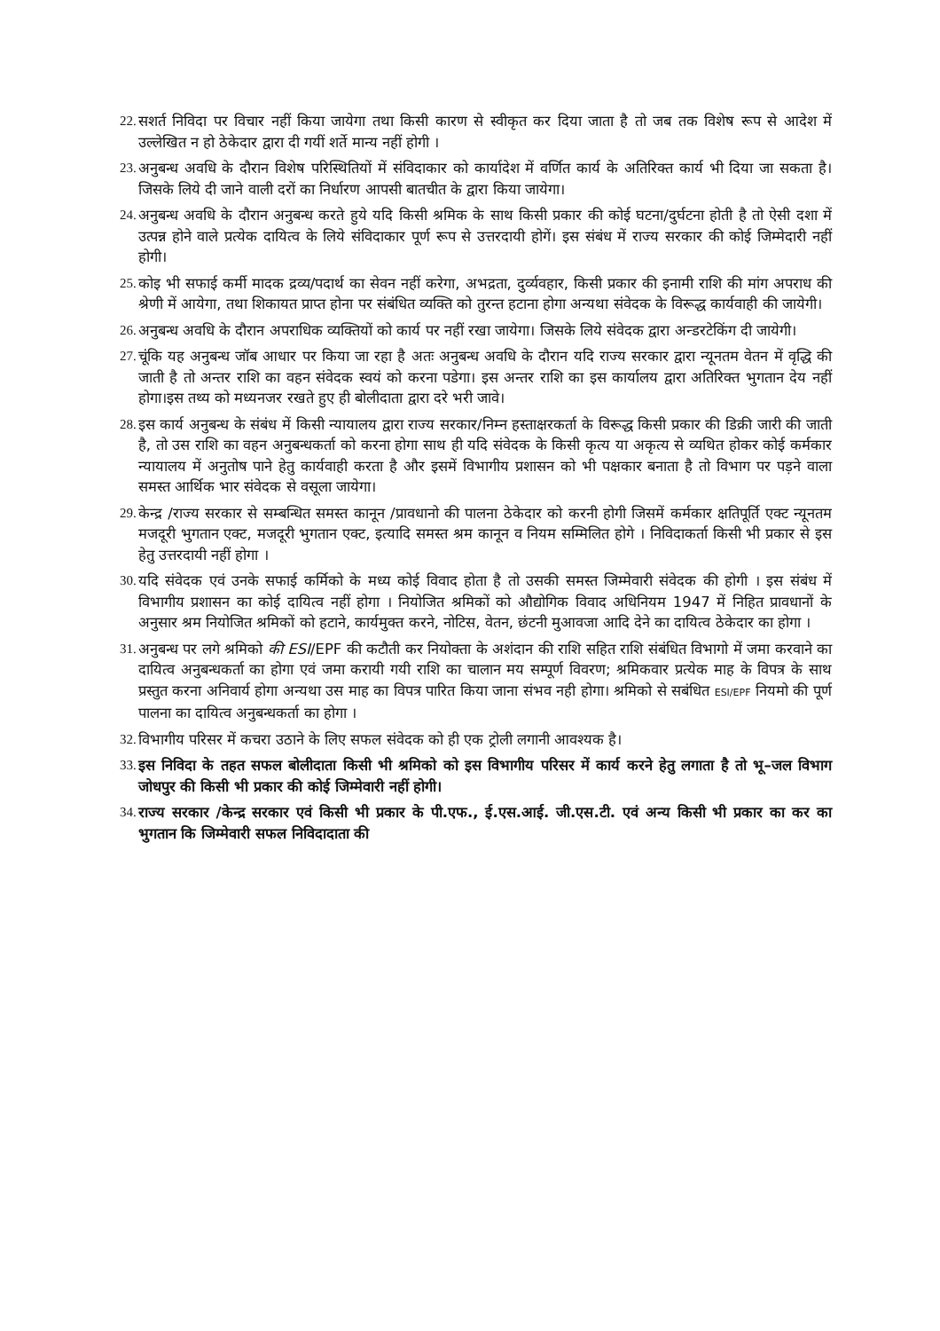22. सशर्त निविदा पर विचार नहीं किया जायेगा तथा किसी कारण से स्वीकृत कर दिया जाता है तो जब तक विशेष रूप से आदेश में उल्लेखित न हो ठेकेदार द्वारा दी गयीं शर्ते मान्य नहीं होगी ।
23. अनुबन्ध अवधि के दौरान विशेष परिस्थितियों में संविदाकार को कार्यादेश में वर्णित कार्य के अतिरिक्त कार्य भी दिया जा सकता है। जिसके लिये दी जाने वाली दरों का निर्धारण आपसी बातचीत के द्वारा किया जायेगा।
24. अनुबन्ध अवधि के दौरान अनुबन्ध करते हुये यदि किसी श्रमिक के साथ किसी प्रकार की कोई घटना/दुर्घटना होती है तो ऐसी दशा में उत्पन्न होने वाले प्रत्येक दायित्व के लिये संविदाकार पूर्ण रूप से उत्तरदायी होगें। इस संबंध में राज्य सरकार की कोई जिम्मेदारी नहीं होगी।
25. कोइ भी सफाई कर्मी मादक द्रव्य/पदार्थ का सेवन नहीं करेगा, अभद्रता, दुर्व्यवहार, किसी प्रकार की इनामी राशि की मांग अपराध की श्रेणी में आयेगा, तथा शिकायत प्राप्त होना पर संबंधित व्यक्ति को तुरन्त हटाना होगा अन्यथा संवेदक के विरूद्ध कार्यवाही की जायेगी।
26. अनुबन्ध अवधि के दौरान अपराधिक व्यक्तियों को कार्य पर नहीं रखा जायेगा। जिसके लिये संवेदक द्वारा अन्डरटेकिंग दी जायेगी।
27. चूंकि यह अनुबन्ध जॉब आधार पर किया जा रहा है अतः अनुबन्ध अवधि के दौरान यदि राज्य सरकार द्वारा न्यूनतम वेतन में वृद्धि की जाती है तो अन्तर राशि का वहन संवेदक स्वयं को करना पडेगा। इस अन्तर राशि का इस कार्यालय द्वारा अतिरिक्त भुगतान देय नहीं होगा।इस तथ्य को मध्यनजर रखते हुए ही बोलीदाता द्वारा दरे भरी जावे।
28. इस कार्य अनुबन्ध के संबंध में किसी न्यायालय द्वारा राज्य सरकार/निम्न हस्ताक्षरकर्ता के विरूद्ध किसी प्रकार की डिक्री जारी की जाती है, तो उस राशि का वहन अनुबन्धकर्ता को करना होगा साथ ही यदि संवेदक के किसी कृत्य या अकृत्य से व्यथित होकर कोई कर्मकार न्यायालय में अनुतोष पाने हेतु कार्यवाही करता है और इसमें विभागीय प्रशासन को भी पक्षकार बनाता है तो विभाग पर पड़ने वाला समस्त आर्थिक भार संवेदक से वसूला जायेगा।
29. केन्द्र /राज्य सरकार से सम्बन्धित समस्त कानून /प्रावधानो की पालना ठेकेदार को करनी होगी जिसमें कर्मकार क्षतिपूर्ति एक्ट न्यूनतम मजदूरी भुगतान एक्ट, मजदूरी भुगतान एक्ट, इत्यादि समस्त श्रम कानून व नियम सम्मिलित होगे । निविदाकर्ता किसी भी प्रकार से इस हेतु उत्तरदायी नहीं होगा ।
30. यदि संवेदक एवं उनके सफाई कर्मिको के मध्य कोई विवाद होता है तो उसकी समस्त जिम्मेवारी संवेदक की होगी । इस संबंध में विभागीय प्रशासन का कोई दायित्व नहीं होगा । नियोजित श्रमिकों को औद्योगिक विवाद अधिनियम 1947 में निहित प्रावधानों के अनुसार श्रम नियोजित श्रमिकों को हटाने, कार्यमुक्त करने, नोटिस, वेतन, छंटनी मुआवजा आदि देने का दायित्व ठेकेदार का होगा ।
31. अनुबन्ध पर लगे श्रमिको की ESI/EPF की कटौती कर नियोक्ता के अशंदान की राशि सहित राशि संबंधित विभागो में जमा करवाने का दायित्व अनुबन्धकर्ता का होगा एवं जमा करायी गयी राशि का चालान मय सम्पूर्ण विवरण; श्रमिकवार प्रत्येक माह के विपत्र के साथ प्रस्तुत करना अनिवार्य होगा अन्यथा उस माह का विपत्र पारित किया जाना संभव नही होगा। श्रमिको से सबंधित ESI/EPF नियमो की पूर्ण पालना का दायित्व अनुबन्धकर्ता का होगा ।
32. विभागीय परिसर में कचरा उठाने के लिए सफल संवेदक को ही एक ट्रोली लगानी आवश्यक है।
33. इस निविदा के तहत सफल बोलीदाता किसी भी श्रमिको को इस विभागीय परिसर में कार्य करने हेतु लगाता है तो भू–जल विभाग जोधपुर की किसी भी प्रकार की कोई जिम्मेवारी नहीं होगी।
34. राज्य सरकार /केन्द्र सरकार एवं किसी भी प्रकार के पी.एफ., ई.एस.आई. जी.एस.टी. एवं अन्य किसी भी प्रकार का कर का भुगतान कि जिम्मेवारी सफल निविदादाता की